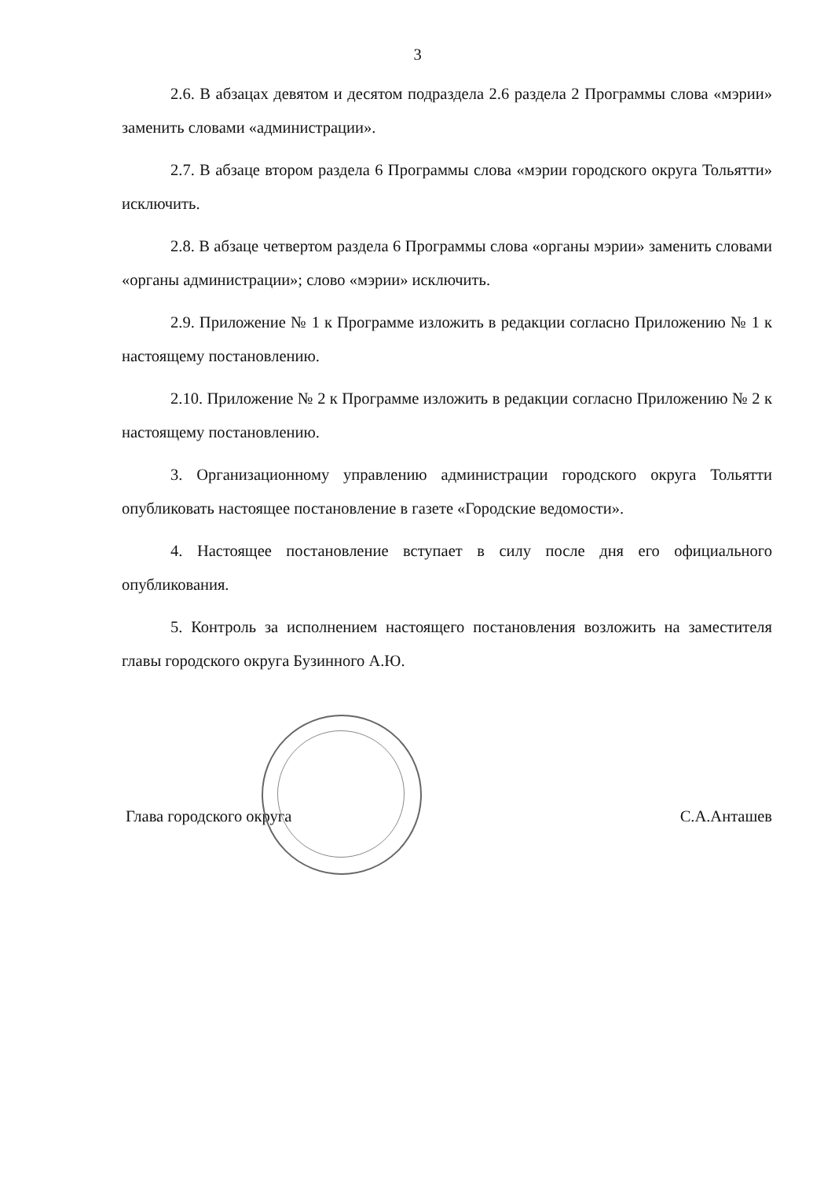3
2.6. В абзацах девятом и десятом подраздела 2.6 раздела 2 Программы слова «мэрии» заменить словами «администрации».
2.7. В абзаце втором раздела 6 Программы слова «мэрии городского округа Тольятти» исключить.
2.8. В абзаце четвертом раздела 6 Программы слова «органы мэрии» заменить словами «органы администрации»; слово «мэрии» исключить.
2.9. Приложение № 1 к Программе изложить в редакции согласно Приложению № 1 к настоящему постановлению.
2.10. Приложение № 2 к Программе изложить в редакции согласно Приложению № 2 к настоящему постановлению.
3. Организационному управлению администрации городского округа Тольятти опубликовать настоящее постановление в газете «Городские ведомости».
4. Настоящее постановление вступает в силу после дня его официального опубликования.
5. Контроль за исполнением настоящего постановления возложить на заместителя главы городского округа Бузинного А.Ю.
Глава городского округа С.А.Анташев